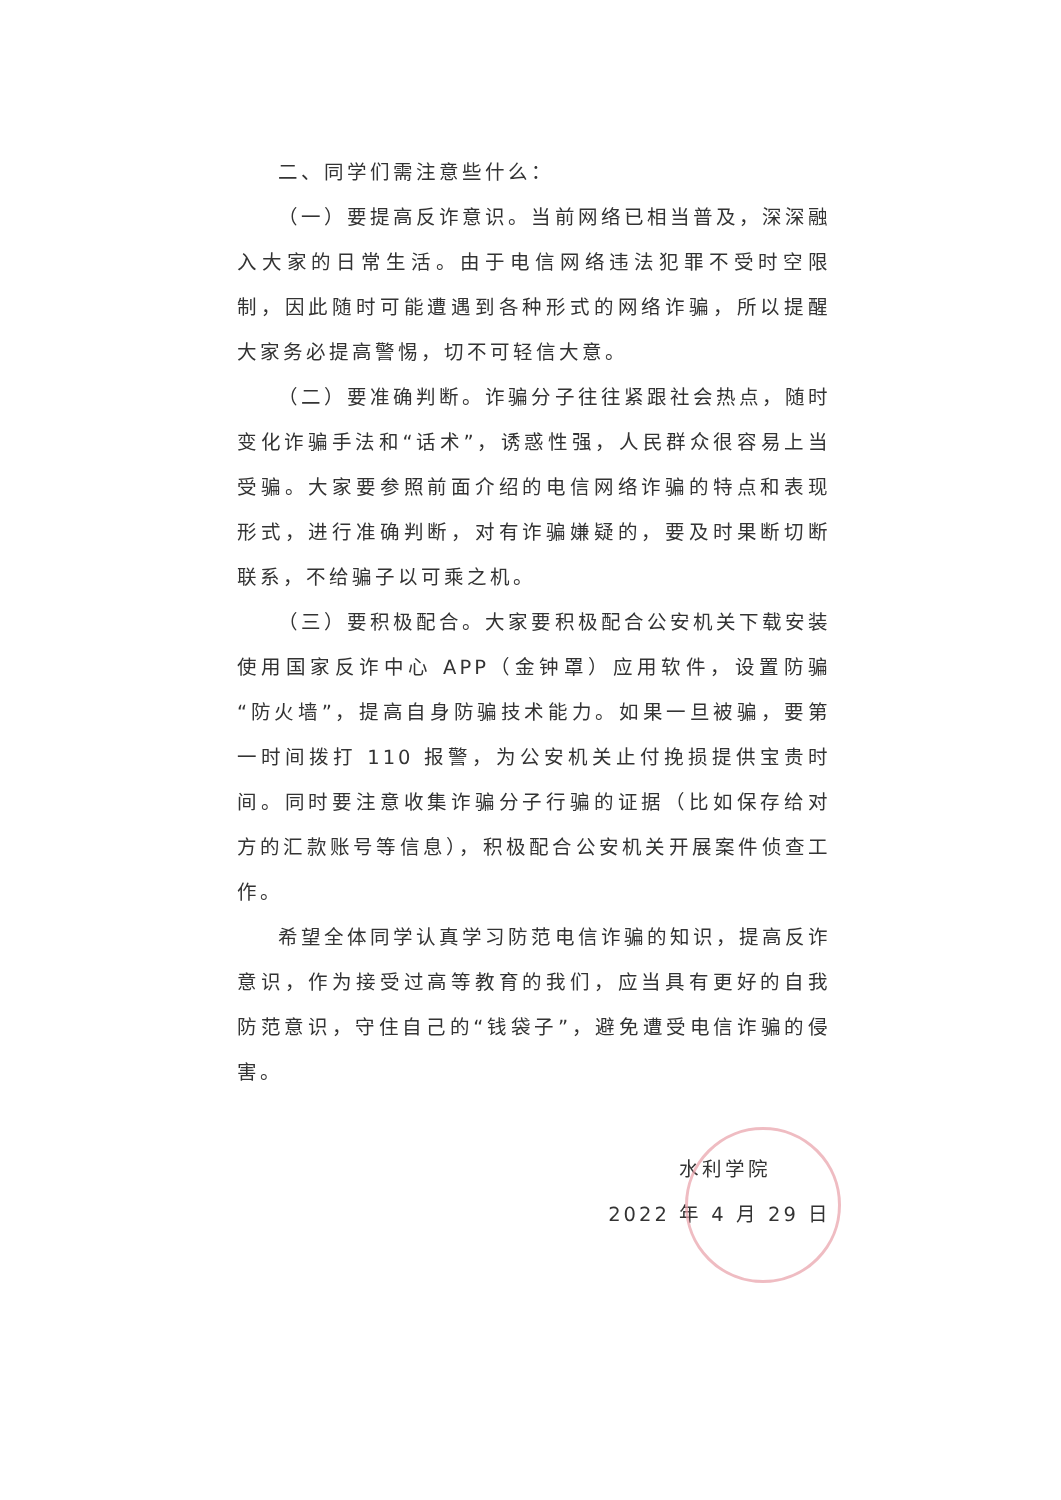二、同学们需注意些什么：
（一）要提高反诈意识。当前网络已相当普及，深深融入大家的日常生活。由于电信网络违法犯罪不受时空限制，因此随时可能遭遇到各种形式的网络诈骗，所以提醒大家务必提高警惕，切不可轻信大意。
（二）要准确判断。诈骗分子往往紧跟社会热点，随时变化诈骗手法和“话术”，诱惑性强，人民群众很容易上当受骗。大家要参照前面介绍的电信网络诈骗的特点和表现形式，进行准确判断，对有诈骗嫌疑的，要及时果断切断联系，不给骗子以可乘之机。
（三）要积极配合。大家要积极配合公安机关下载安装使用国家反诈中心 APP（金钟罩）应用软件，设置防骗“防火墙”，提高自身防骗技术能力。如果一旦被骗，要第一时间拨打 110 报警，为公安机关止付挽损提供宝贵时间。同时要注意收集诈骗分子行骗的证据（比如保存给对方的汇款账号等信息），积极配合公安机关开展案件侦查工作。
希望全体同学认真学习防范电信诈骗的知识，提高反诈意识，作为接受过高等教育的我们，应当具有更好的自我防范意识，守住自己的“钱袋子”，避免遭受电信诈骗的侵害。
水利学院
2022 年 4 月 29 日